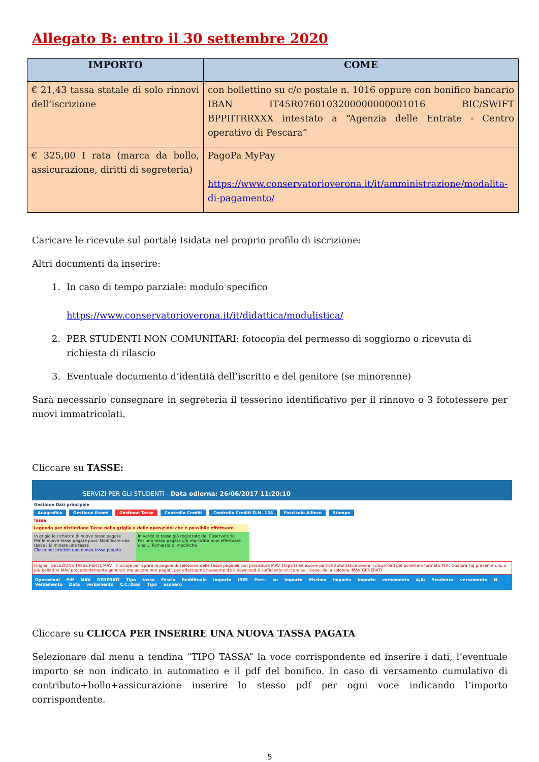Allegato B: entro il 30 settembre 2020
| IMPORTO | COME |
| --- | --- |
| € 21,43 tassa statale di solo rinnovi dell’iscrizione | con bollettino su c/c postale n. 1016 oppure con bonifico bancario IBAN IT45R0760103200000000001016 BIC/SWIFT BPPIITRRXXX intestato a “Agenzia delle Entrate - Centro operativo di Pescara” |
| € 325,00 I rata (marca da bollo, assicurazione, diritti di segreteria) | PagoPa MyPay https://www.conservatorioverona.it/it/amministrazione/modalita-di-pagamento/ |
Caricare le ricevute sul portale Isidata nel proprio profilo di iscrizione:
Altri documenti da inserire:
1. In caso di tempo parziale: modulo specifico
https://www.conservatorioverona.it/it/didattica/modulistica/
2. PER STUDENTI NON COMUNITARI: fotocopia del permesso di soggiorno o ricevuta di richiesta di rilascio
3. Eventuale documento d’identità dell’iscritto e del genitore (se minorenne)
Sarà necessario consegnare in segreteria il tesserino identificativo per il rinnovo o 3 fototessere per nuovi immatricolati.
Cliccare su TASSE:
SERVIZI PER GLI STUDENTI - Data odierna: 26/06/2017 11:20:10
Gestione Dati principale
Anagrafica Gestione Esami Gestione Tasse Controllo Crediti Controllo Crediti D.M. 124 Fascicolo Allievo Stampe
Tasse
Legenda per distinzione Tasse nella griglia e delle operazioni che è possibile effettuare
In grigio le richieste di nuove tasse pagate
Per le nuove tasse pagate puoi: Modificare una tassa | Eliminare una tassa
Clicca per inserire una nuova tassa pagata
In verde le tasse già registrate dal Coservatorio
Per una tassa pagata già registrata puoi effettuare una...: Richiesta di modifiche
Griglia SELEZIONE TASSE PER IL MAV Cliccare per aprire la pagina di selezione delle tasse pagabili con procedura MAV. Dopo la selezione partirà automaticamente il download del bollettino formato PDF. Qualora sia presente uno o più bollettini MAV precedentemente generati ma ancora non pagati, per effettuarne nuovamente il download è sufficiente cliccare sull'icona. della colonna 'MAV GENERATI'.
Operazioni Pdf MAV GENERATI Tipo tassa Fascia Reddituale Importo ISEE Perc. su Importo Mssimo Importo Importo versamento A/A: Scadenza versamento N. Versamento Data versamento C.C.\Iban Tipo esonero
Cliccare su CLICCA PER INSERIRE UNA NUOVA TASSA PAGATA
Selezionare dal menu a tendina “TIPO TASSA” la voce corrispondente ed inserire i dati, l’eventuale importo se non indicato in automatico e il pdf del bonifico. In caso di versamento cumulativo di contributo+bollo+assicurazione inserire lo stesso pdf per ogni voce indicando l’importo corrispondente.
5